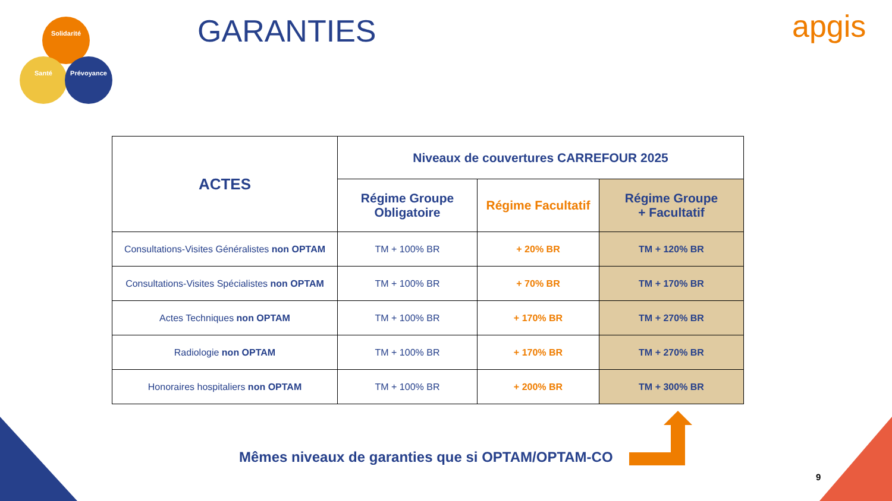Solidarité
Santé Prévoyance
GARANTIES apgis
| ACTES | Niveaux de couvertures CARREFOUR 2025 | | |
| --- | --- | --- | --- |
| | Régime Groupe Obligatoire | Régime Facultatif | Régime Groupe + Facultatif |
| Consultations-Visites Généralistes non OPTAM | TM + 100% BR | + 20% BR | TM + 120% BR |
| Consultations-Visites Spécialistes non OPTAM | TM + 100% BR | + 70% BR | TM + 170% BR |
| Actes Techniques non OPTAM | TM + 100% BR | + 170% BR | TM + 270% BR |
| Radiologie non OPTAM | TM + 100% BR | + 170% BR | TM + 270% BR |
| Honoraires hospitaliers non OPTAM | TM + 100% BR | + 200% BR | TM + 300% BR |
Mêmes niveaux de garanties que si OPTAM/OPTAM-CO
9